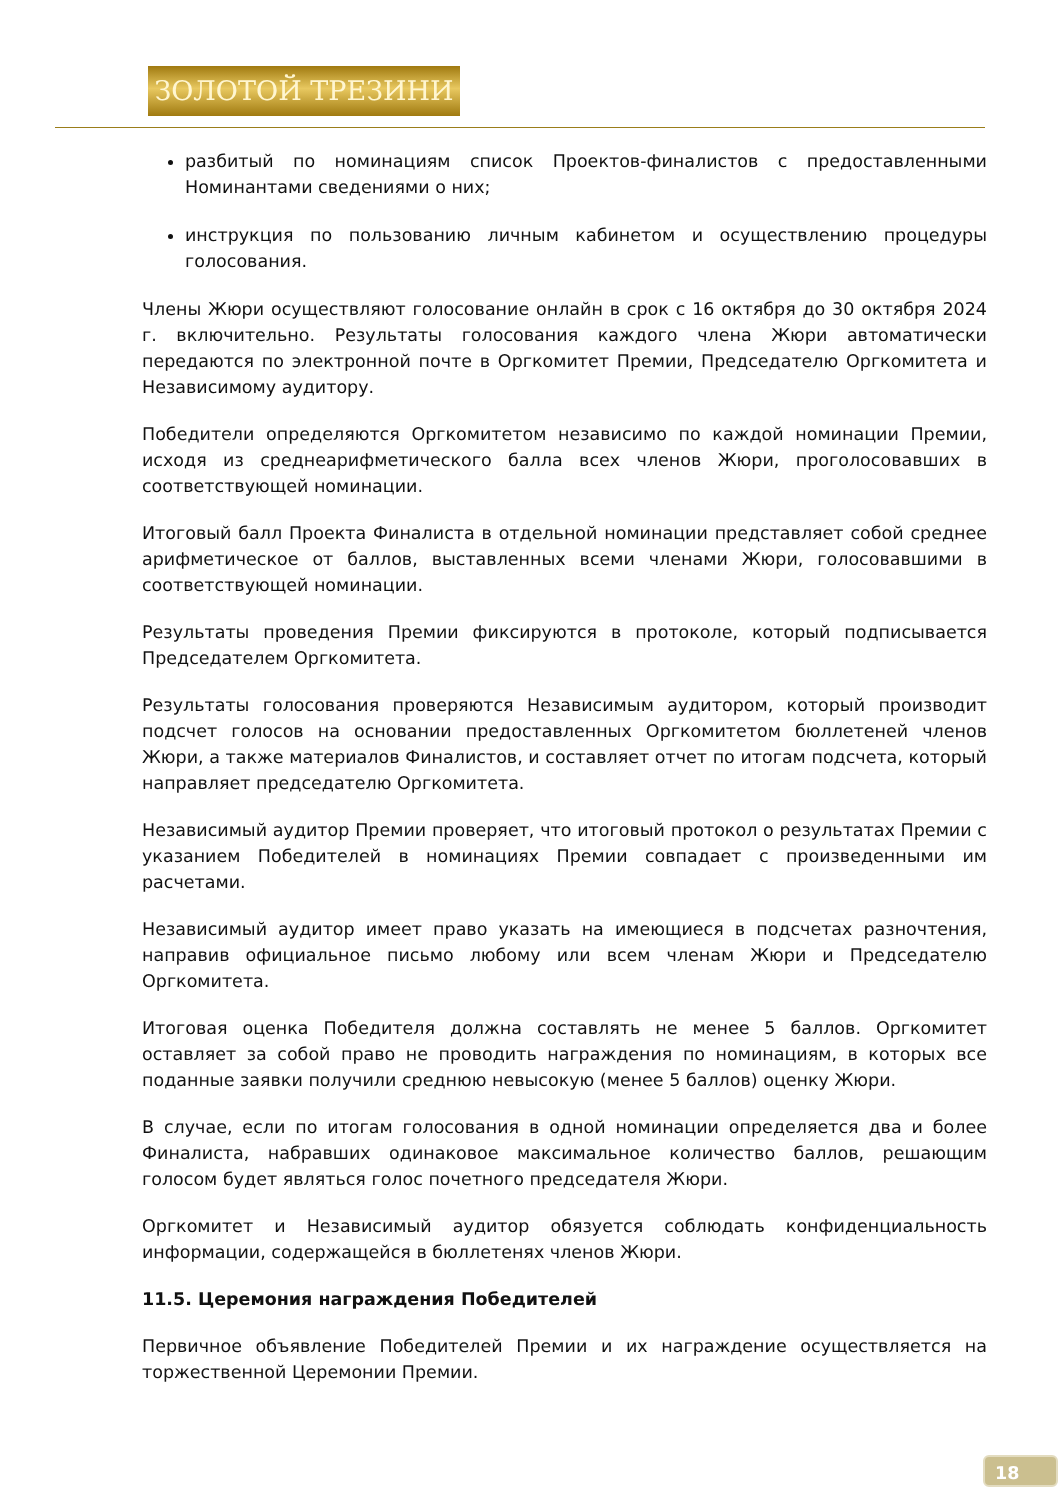ЗОЛОТОЙ ТРЕЗИНИ
разбитый по номинациям список Проектов-финалистов с предоставленными Номинантами сведениями о них;
инструкция по пользованию личным кабинетом и осуществлению процедуры голосования.
Члены Жюри осуществляют голосование онлайн в срок с 16 октября до 30 октября 2024 г. включительно. Результаты голосования каждого члена Жюри автоматически передаются по электронной почте в Оргкомитет Премии, Председателю Оргкомитета и Независимому аудитору.
Победители определяются Оргкомитетом независимо по каждой номинации Премии, исходя из среднеарифметического балла всех членов Жюри, проголосовавших в соответствующей номинации.
Итоговый балл Проекта Финалиста в отдельной номинации представляет собой среднее арифметическое от баллов, выставленных всеми членами Жюри, голосовавшими в соответствующей номинации.
Результаты проведения Премии фиксируются в протоколе, который подписывается Председателем Оргкомитета.
Результаты голосования проверяются Независимым аудитором, который производит подсчет голосов на основании предоставленных Оргкомитетом бюллетеней членов Жюри, а также материалов Финалистов, и составляет отчет по итогам подсчета, который направляет председателю Оргкомитета.
Независимый аудитор Премии проверяет, что итоговый протокол о результатах Премии с указанием Победителей в номинациях Премии совпадает с произведенными им расчетами.
Независимый аудитор имеет право указать на имеющиеся в подсчетах разночтения, направив официальное письмо любому или всем членам Жюри и Председателю Оргкомитета.
Итоговая оценка Победителя должна составлять не менее 5 баллов. Оргкомитет оставляет за собой право не проводить награждения по номинациям, в которых все поданные заявки получили среднюю невысокую (менее 5 баллов) оценку Жюри.
В случае, если по итогам голосования в одной номинации определяется два и более Финалиста, набравших одинаковое максимальное количество баллов, решающим голосом будет являться голос почетного председателя Жюри.
Оргкомитет и Независимый аудитор обязуется соблюдать конфиденциальность информации, содержащейся в бюллетенях членов Жюри.
11.5. Церемония награждения Победителей
Первичное объявление Победителей Премии и их награждение осуществляется на торжественной Церемонии Премии.
18